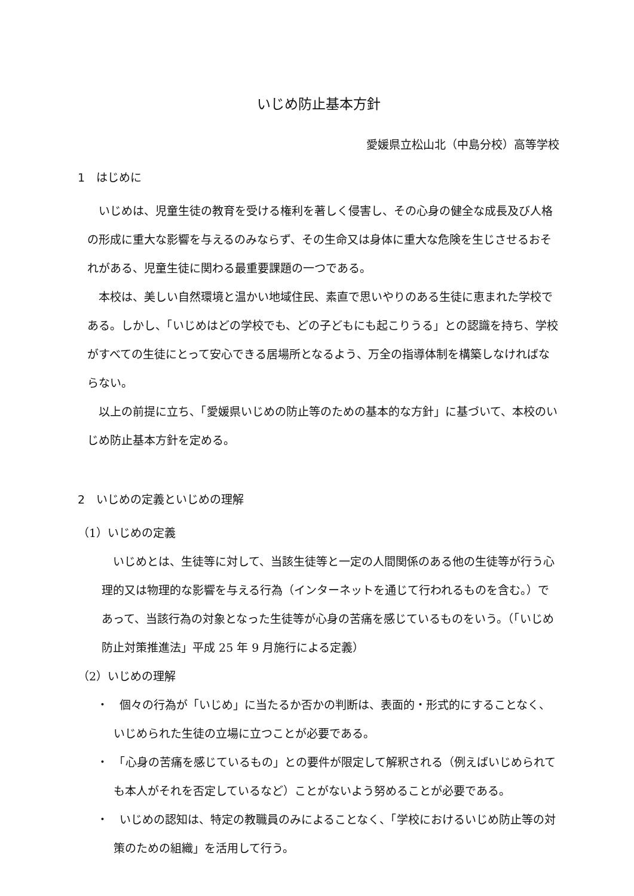いじめ防止基本方針
愛媛県立松山北（中島分校）高等学校
1　はじめに
いじめは、児童生徒の教育を受ける権利を著しく侵害し、その心身の健全な成長及び人格の形成に重大な影響を与えるのみならず、その生命又は身体に重大な危険を生じさせるおそれがある、児童生徒に関わる最重要課題の一つである。
本校は、美しい自然環境と温かい地域住民、素直で思いやりのある生徒に恵まれた学校である。しかし、「いじめはどの学校でも、どの子どもにも起こりうる」との認識を持ち、学校がすべての生徒にとって安心できる居場所となるよう、万全の指導体制を構築しなければならない。
以上の前提に立ち、「愛媛県いじめの防止等のための基本的な方針」に基づいて、本校のいじめ防止基本方針を定める。
2　いじめの定義といじめの理解
（1）いじめの定義
いじめとは、生徒等に対して、当該生徒等と一定の人間関係のある他の生徒等が行う心理的又は物理的な影響を与える行為（インターネットを通じて行われるものを含む。）であって、当該行為の対象となった生徒等が心身の苦痛を感じているものをいう。（「いじめ防止対策推進法」平成 25 年 9 月施行による定義）
（2）いじめの理解
・　個々の行為が「いじめ」に当たるか否かの判断は、表面的・形式的にすることなく、いじめられた生徒の立場に立つことが必要である。
・　「心身の苦痛を感じているもの」との要件が限定して解釈される（例えばいじめられても本人がそれを否定しているなど）ことがないよう努めることが必要である。
・　いじめの認知は、特定の教職員のみによることなく、「学校におけるいじめ防止等の対策のための組織」を活用して行う。